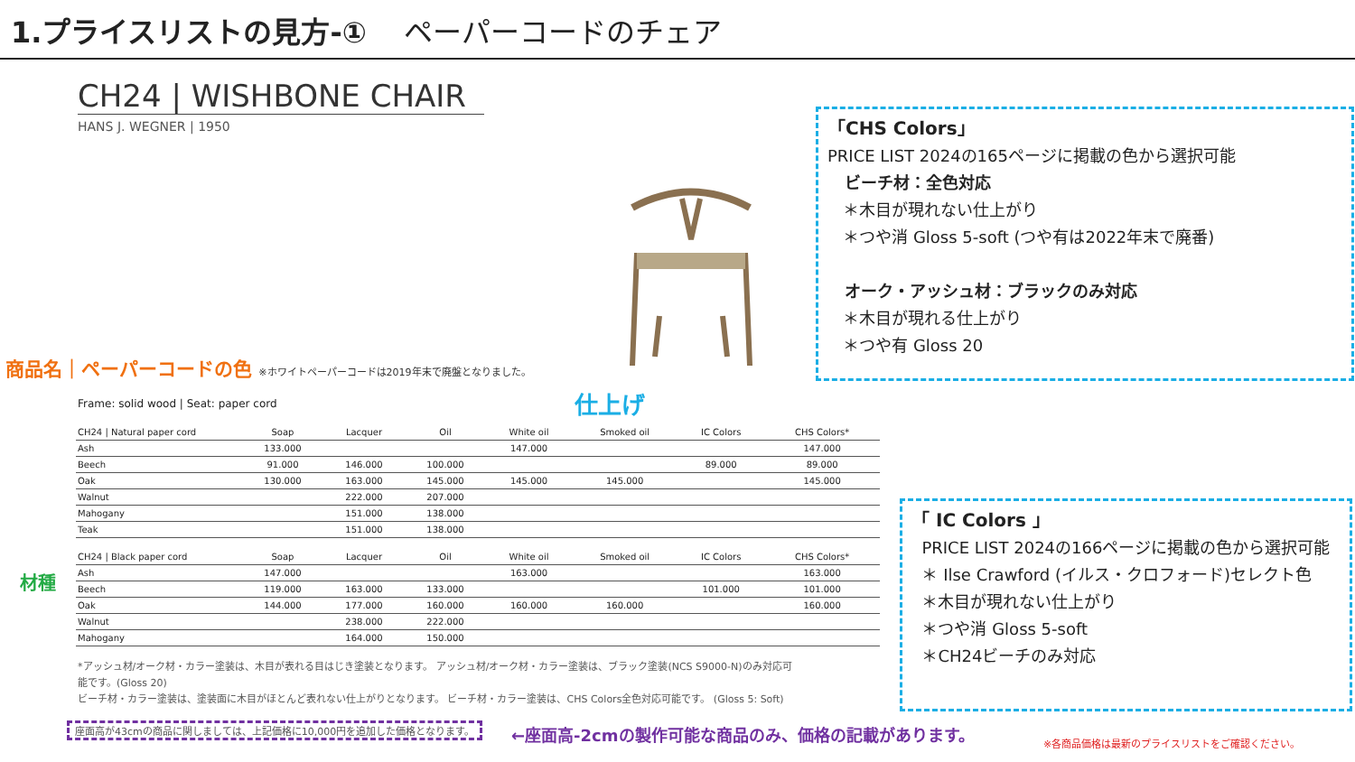1.プライスリストの見方-① ペーパーコードのチェア
CH24 | WISHBONE CHAIR
HANS J. WEGNER | 1950
商品名｜ペーパーコードの色 ※ホワイトペーパーコードは2019年末で廃盤となりました。
Frame: solid wood | Seat: paper cord
仕上げ
材種
| CH24 / Natural paper cord | Soap | Lacquer | Oil | White oil | Smoked oil | IC Colors | CHS Colors* |
| --- | --- | --- | --- | --- | --- | --- | --- |
| Ash | 133.000 | | | 147.000 | | | 147.000 |
| Beech | 91.000 | 146.000 | 100.000 | | | 89.000 | 89.000 |
| Oak | 130.000 | 163.000 | 145.000 | 145.000 | 145.000 | | 145.000 |
| Walnut | | 222.000 | 207.000 | | | | |
| Mahogany | | 151.000 | 138.000 | | | | |
| Teak | | 151.000 | 138.000 | | | | |
| CH24 / Black paper cord | Soap | Lacquer | Oil | White oil | Smoked oil | IC Colors | CHS Colors* |
| --- | --- | --- | --- | --- | --- | --- | --- |
| Ash | 147.000 | | | 163.000 | | | 163.000 |
| Beech | 119.000 | 163.000 | 133.000 | | | 101.000 | 101.000 |
| Oak | 144.000 | 177.000 | 160.000 | 160.000 | 160.000 | | 160.000 |
| Walnut | | 238.000 | 222.000 | | | | |
| Mahogany | | 164.000 | 150.000 | | | | |
「CHS Colors」
PRICE LIST 2024の165ページに掲載の色から選択可能
ビーチ材：全色対応
＊木目が現れない仕上がり
＊つや消 Gloss 5-soft (つや有は2022年末で廃番)
オーク・アッシュ材：ブラックのみ対応
＊木目が現れる仕上がり
＊つや有 Gloss 20
「 IC Colors 」
PRICE LIST 2024の166ページに掲載の色から選択可能
＊ Ilse Crawford (イルス・クロフォード)セレクト色
＊木目が現れない仕上がり
＊つや消 Gloss 5-soft
＊CH24ビーチのみ対応
*アッシュ材/オーク材・カラー塗装は、木目が表れる目はじき塗装となります。 アッシュ材/オーク材・カラー塗装は、ブラック塗装(NCS S9000-N)のみ対応可能です。(Gloss 20)
ビーチ材・カラー塗装は、塗装面に木目がほとんど表れない仕上がりとなります。 ビーチ材・カラー塗装は、CHS Colors全色対応可能です。 (Gloss 5: Soft)
座面高が43cmの商品に関しましては、上記価格に10,000円を追加した価格となります。
←座面高-2cmの製作可能な商品のみ、価格の記載があります。
※各商品価格は最新のプライスリストをご確認ください。